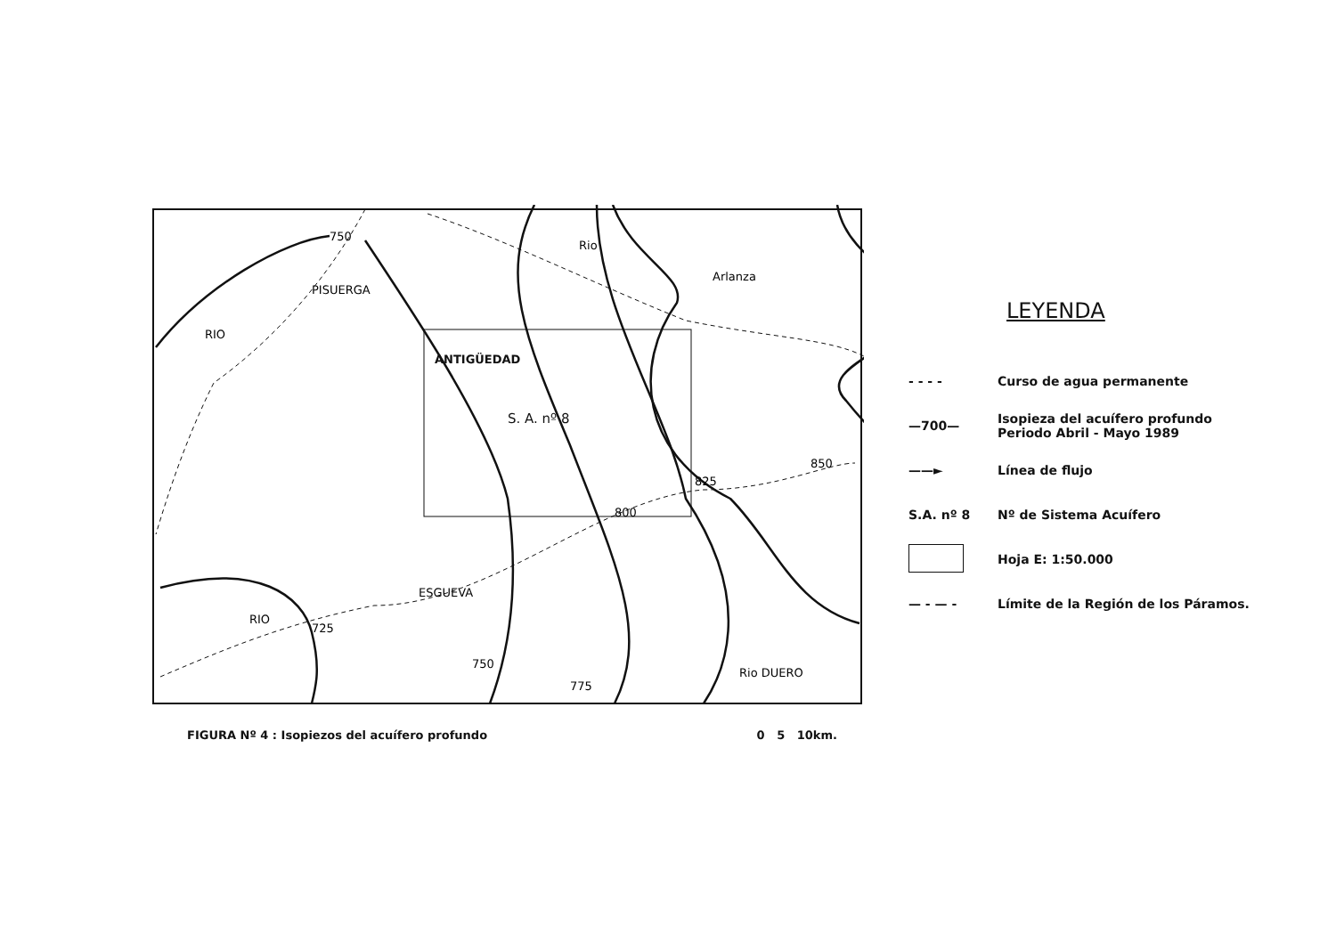S. A. nº 8
ANTIGÜEDAD
Rio
Arlanza
ESGUEVA
RIO
PISUERGA
RIO
Rio DUERO
750
800
825
850
725
750
775
FIGURA Nº 4 : Isopiezos del acuífero profundo 0 5 10km.
LEYENDA
- - - - Curso de agua permanente
—700— Isopieza del acuífero profundo
Periodo Abril - Mayo 1989
——► Línea de flujo
S.A. nº 8 Nº de Sistema Acuífero
Hoja E: 1:50.000
— - — - Límite de la Región de los Páramos.